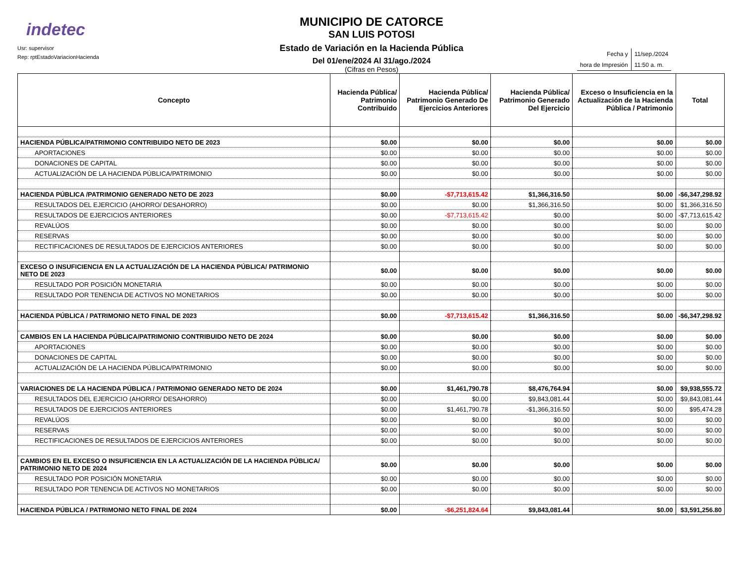indetec
Usr: supervisor
Rep: rptEstadoVariacionHacienda
MUNICIPIO DE CATORCE
SAN LUIS POTOSI
Estado de Variación en la Hacienda Pública
Del 01/ene/2024 Al 31/ago./2024
(Cifras en Pesos)
| Fecha y | 11/sep./2024 |
| hora de Impresión | 11:50 a. m. |
| Concepto | Hacienda Pública/ Patrimonio Contribuido | Hacienda Pública/ Patrimonio Generado De Ejercicios Anteriores | Hacienda Pública/ Patrimonio Generado Del Ejercicio | Exceso o Insuficiencia en la Actualización de la Hacienda Pública / Patrimonio | Total |
| --- | --- | --- | --- | --- | --- |
| HACIENDA PÚBLICA/PATRIMONIO CONTRIBUIDO NETO DE 2023 | $0.00 | $0.00 | $0.00 | $0.00 | $0.00 |
| APORTACIONES | $0.00 | $0.00 | $0.00 | $0.00 | $0.00 |
| DONACIONES DE CAPITAL | $0.00 | $0.00 | $0.00 | $0.00 | $0.00 |
| ACTUALIZACIÓN DE LA HACIENDA PÚBLICA/PATRIMONIO | $0.00 | $0.00 | $0.00 | $0.00 | $0.00 |
| HACIENDA PÚBLICA /PATRIMONIO GENERADO NETO DE 2023 | $0.00 | -$7,713,615.42 | $1,366,316.50 | $0.00 | -$6,347,298.92 |
| RESULTADOS DEL EJERCICIO (AHORRO/ DESAHORRO) | $0.00 | $0.00 | $1,366,316.50 | $0.00 | $1,366,316.50 |
| RESULTADOS DE EJERCICIOS ANTERIORES | $0.00 | -$7,713,615.42 | $0.00 | $0.00 | -$7,713,615.42 |
| REVALÚOS | $0.00 | $0.00 | $0.00 | $0.00 | $0.00 |
| RESERVAS | $0.00 | $0.00 | $0.00 | $0.00 | $0.00 |
| RECTIFICACIONES DE RESULTADOS DE EJERCICIOS ANTERIORES | $0.00 | $0.00 | $0.00 | $0.00 | $0.00 |
| EXCESO O INSUFICIENCIA EN LA ACTUALIZACIÓN DE LA HACIENDA PÚBLICA/ PATRIMONIO NETO DE 2023 | $0.00 | $0.00 | $0.00 | $0.00 | $0.00 |
| RESULTADO POR POSICIÓN MONETARIA | $0.00 | $0.00 | $0.00 | $0.00 | $0.00 |
| RESULTADO POR TENENCIA DE ACTIVOS NO MONETARIOS | $0.00 | $0.00 | $0.00 | $0.00 | $0.00 |
| HACIENDA PÚBLICA / PATRIMONIO NETO FINAL DE 2023 | $0.00 | -$7,713,615.42 | $1,366,316.50 | $0.00 | -$6,347,298.92 |
| CAMBIOS EN LA HACIENDA PÚBLICA/PATRIMONIO CONTRIBUIDO NETO DE 2024 | $0.00 | $0.00 | $0.00 | $0.00 | $0.00 |
| APORTACIONES | $0.00 | $0.00 | $0.00 | $0.00 | $0.00 |
| DONACIONES DE CAPITAL | $0.00 | $0.00 | $0.00 | $0.00 | $0.00 |
| ACTUALIZACIÓN DE LA HACIENDA PÚBLICA/PATRIMONIO | $0.00 | $0.00 | $0.00 | $0.00 | $0.00 |
| VARIACIONES DE LA HACIENDA PÚBLICA / PATRIMONIO GENERADO NETO DE 2024 | $0.00 | $1,461,790.78 | $8,476,764.94 | $0.00 | $9,938,555.72 |
| RESULTADOS DEL EJERCICIO (AHORRO/ DESAHORRO) | $0.00 | $0.00 | $9,843,081.44 | $0.00 | $9,843,081.44 |
| RESULTADOS DE EJERCICIOS ANTERIORES | $0.00 | $1,461,790.78 | -$1,366,316.50 | $0.00 | $95,474.28 |
| REVALÚOS | $0.00 | $0.00 | $0.00 | $0.00 | $0.00 |
| RESERVAS | $0.00 | $0.00 | $0.00 | $0.00 | $0.00 |
| RECTIFICACIONES DE RESULTADOS DE EJERCICIOS ANTERIORES | $0.00 | $0.00 | $0.00 | $0.00 | $0.00 |
| CAMBIOS EN EL EXCESO O INSUFICIENCIA EN LA ACTUALIZACIÓN DE LA HACIENDA PÚBLICA/ PATRIMONIO NETO DE 2024 | $0.00 | $0.00 | $0.00 | $0.00 | $0.00 |
| RESULTADO POR POSICIÓN MONETARIA | $0.00 | $0.00 | $0.00 | $0.00 | $0.00 |
| RESULTADO POR TENENCIA DE ACTIVOS NO MONETARIOS | $0.00 | $0.00 | $0.00 | $0.00 | $0.00 |
| HACIENDA PÚBLICA / PATRIMONIO NETO FINAL DE 2024 | $0.00 | -$6,251,824.64 | $9,843,081.44 | $0.00 | $3,591,256.80 |